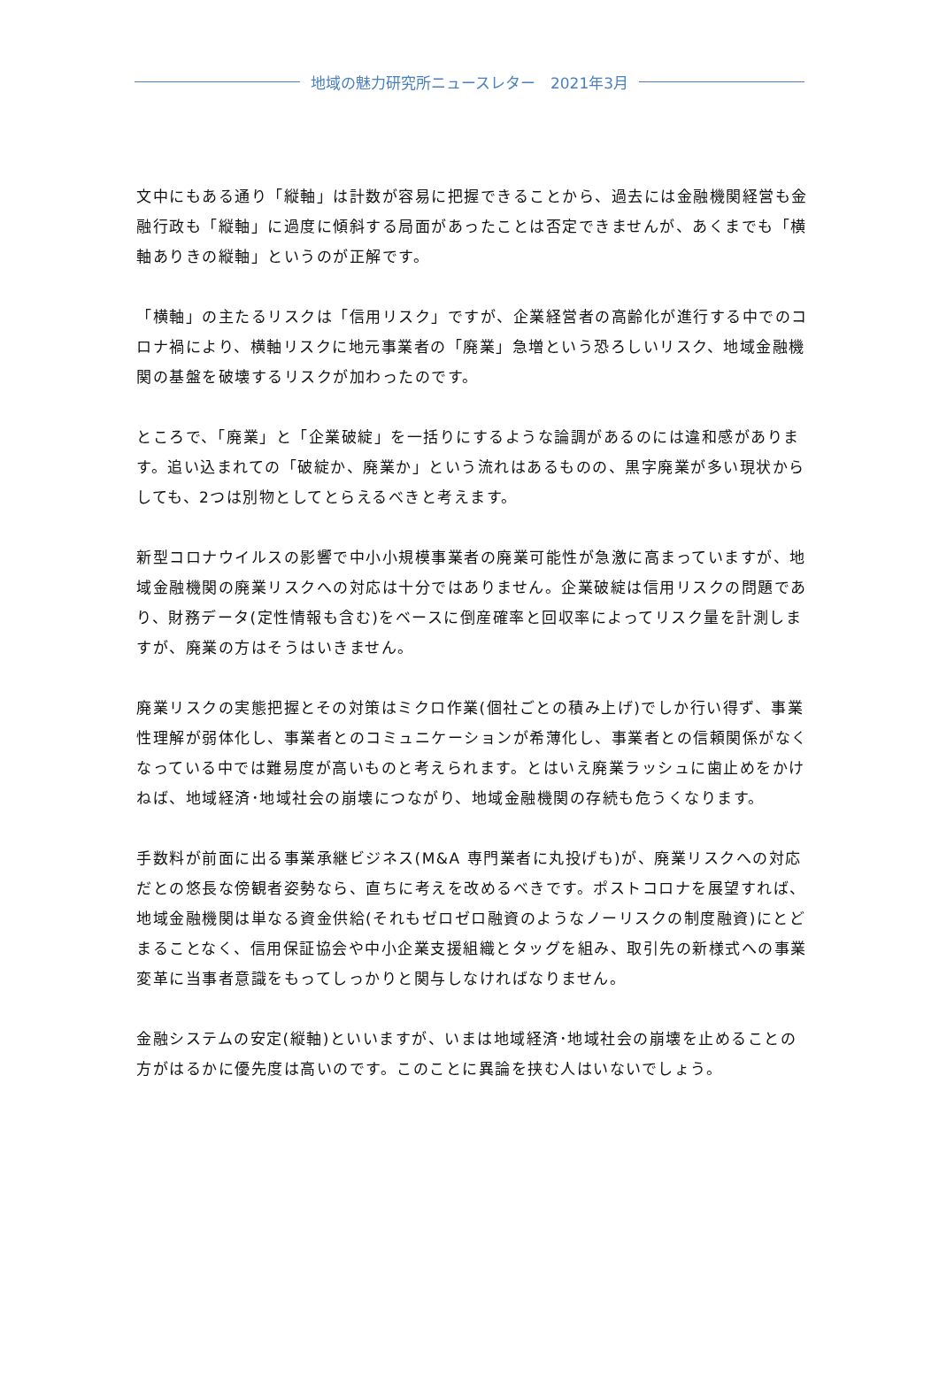地域の魅力研究所ニュースレター　2021年3月
文中にもある通り「縦軸」は計数が容易に把握できることから、過去には金融機関経営も金融行政も「縦軸」に過度に傾斜する局面があったことは否定できませんが、あくまでも「横軸ありきの縦軸」というのが正解です。
「横軸」の主たるリスクは「信用リスク」ですが、企業経営者の高齢化が進行する中でのコロナ禍により、横軸リスクに地元事業者の「廃業」急増という恐ろしいリスク、地域金融機関の基盤を破壊するリスクが加わったのです。
ところで、「廃業」と「企業破綻」を一括りにするような論調があるのには違和感があります。追い込まれての「破綻か、廃業か」という流れはあるものの、黒字廃業が多い現状からしても、2つは別物としてとらえるべきと考えます。
新型コロナウイルスの影響で中小小規模事業者の廃業可能性が急激に高まっていますが、地域金融機関の廃業リスクへの対応は十分ではありません。企業破綻は信用リスクの問題であり、財務データ(定性情報も含む)をベースに倒産確率と回収率によってリスク量を計測しますが、廃業の方はそうはいきません。
廃業リスクの実態把握とその対策はミクロ作業(個社ごとの積み上げ)でしか行い得ず、事業性理解が弱体化し、事業者とのコミュニケーションが希薄化し、事業者との信頼関係がなくなっている中では難易度が高いものと考えられます。とはいえ廃業ラッシュに歯止めをかけねば、地域経済･地域社会の崩壊につながり、地域金融機関の存続も危うくなります。
手数料が前面に出る事業承継ビジネス(M&A 専門業者に丸投げも)が、廃業リスクへの対応だとの悠長な傍観者姿勢なら、直ちに考えを改めるべきです。ポストコロナを展望すれば、地域金融機関は単なる資金供給(それもゼロゼロ融資のようなノーリスクの制度融資)にとどまることなく、信用保証協会や中小企業支援組織とタッグを組み、取引先の新様式への事業変革に当事者意識をもってしっかりと関与しなければなりません。
金融システムの安定(縦軸)といいますが、いまは地域経済･地域社会の崩壊を止めることの方がはるかに優先度は高いのです。このことに異論を挟む人はいないでしょう。